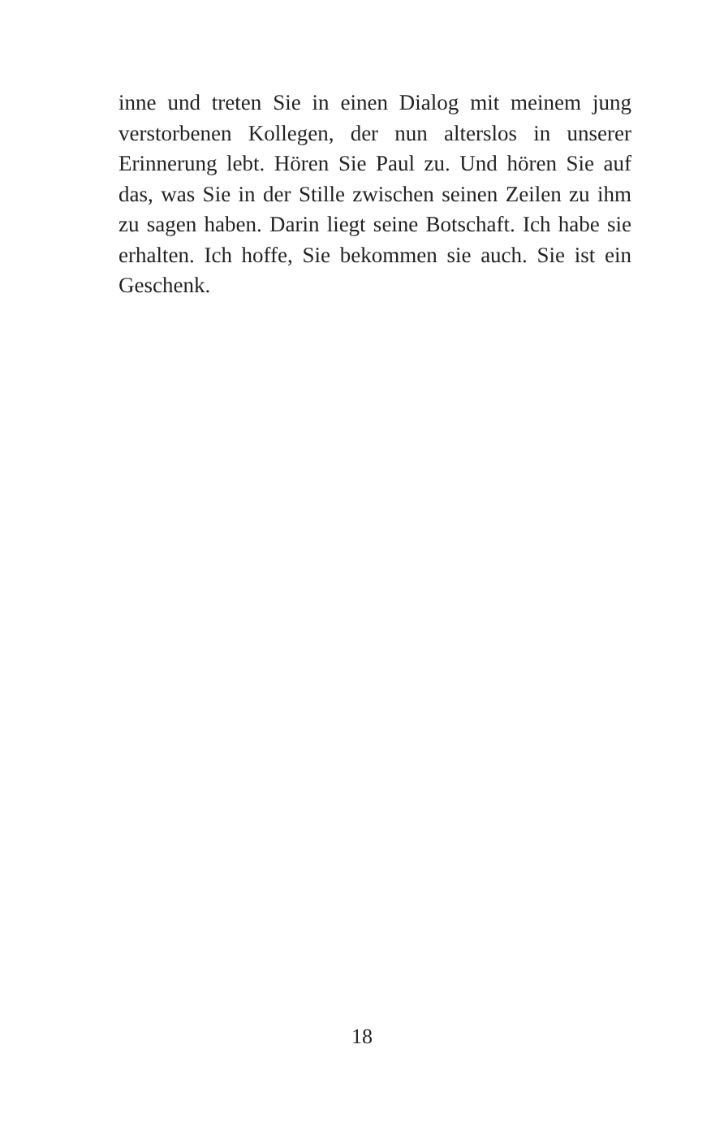inne und treten Sie in einen Dialog mit meinem jung verstorbenen Kollegen, der nun alterslos in unserer Erinnerung lebt. Hören Sie Paul zu. Und hören Sie auf das, was Sie in der Stille zwischen seinen Zeilen zu ihm zu sagen haben. Darin liegt seine Botschaft. Ich habe sie erhalten. Ich hoffe, Sie bekommen sie auch. Sie ist ein Geschenk.
18